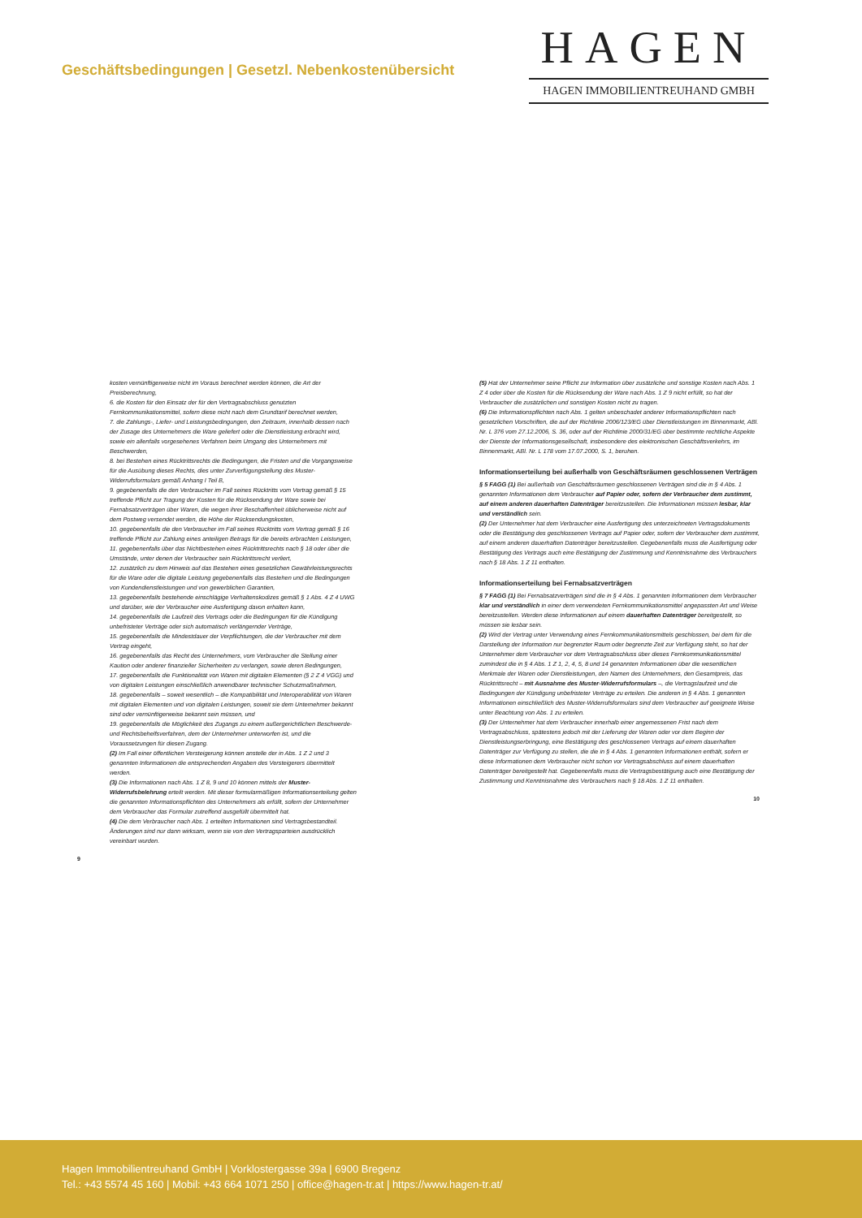Geschäftsbedingungen | Gesetzl. Nebenkostenübersicht
HAGEN
HAGEN IMMOBILIENTREUHAND GMBH
kosten vernünftigerweise nicht im Voraus berechnet werden können, die Art der Preisberechnung,
6. die Kosten für den Einsatz der für den Vertragsabschluss genutzten Fernkommunikationsmittel, sofern diese nicht nach dem Grundtarif berechnet werden,
7. die Zahlungs-, Liefer- und Leistungsbedingungen, den Zeitraum, innerhalb dessen nach der Zusage des Unternehmers die Ware geliefert oder die Dienstleistung erbracht wird, sowie ein allenfalls vorgesehenes Verfahren beim Umgang des Unternehmers mit Beschwerden,
8. bei Bestehen eines Rücktrittsrechts die Bedingungen, die Fristen und die Vorgangsweise für die Ausübung dieses Rechts, dies unter Zurverfügungstellung des Muster-Widerrufsformulars gemäß Anhang I Teil B,
9. gegebenenfalls die den Verbraucher im Fall seines Rücktritts vom Vertrag gemäß § 15 treffende Pflicht zur Tragung der Kosten für die Rücksendung der Ware sowie bei Fernabsatzverträgen über Waren, die wegen ihrer Beschaffenheit üblicherweise nicht auf dem Postweg versendet werden, die Höhe der Rücksendungskosten,
10. gegebenenfalls die den Verbraucher im Fall seines Rücktritts vom Vertrag gemäß § 16 treffende Pflicht zur Zahlung eines anteiligen Betrags für die bereits erbrachten Leistungen,
11. gegebenenfalls über das Nichtbestehen eines Rücktrittsrechts nach § 18 oder über die Umstände, unter denen der Verbraucher sein Rücktrittsrecht verliert,
12. zusätzlich zu dem Hinweis auf das Bestehen eines gesetzlichen Gewährleistungsrechts für die Ware oder die digitale Leistung gegebenenfalls das Bestehen und die Bedingungen von Kundendienstleistungen und von gewerblichen Garantien,
13. gegebenenfalls bestehende einschlägige Verhaltenskodizes gemäß § 1 Abs. 4 Z 4 UWG und darüber, wie der Verbraucher eine Ausfertigung davon erhalten kann,
14. gegebenenfalls die Laufzeit des Vertrags oder die Bedingungen für die Kündigung unbefristeter Verträge oder sich automatisch verlängernder Verträge,
15. gegebenenfalls die Mindestdauer der Verpflichtungen, die der Verbraucher mit dem Vertrag eingeht,
16. gegebenenfalls das Recht des Unternehmers, vom Verbraucher die Stellung einer Kaution oder anderer finanzieller Sicherheiten zu verlangen, sowie deren Bedingungen,
17. gegebenenfalls die Funktionalität von Waren mit digitalen Elementen (§ 2 Z 4 VGG) und von digitalen Leistungen einschließlich anwendbarer technischer Schutzmaßnahmen,
18. gegebenenfalls – soweit wesentlich – die Kompatibilität und Interoperabilität von Waren mit digitalen Elementen und von digitalen Leistungen, soweit sie dem Unternehmer bekannt sind oder vernünftigerweise bekannt sein müssen, und
19. gegebenenfalls die Möglichkeit des Zugangs zu einem außergerichtlichen Beschwerde- und Rechtsbehelfsverfahren, dem der Unternehmer unterworfen ist, und die Voraussetzungen für diesen Zugang.
(2) Im Fall einer öffentlichen Versteigerung können anstelle der in Abs. 1 Z 2 und 3 genannten Informationen die entsprechenden Angaben des Versteigerers übermittelt werden.
(3) Die Informationen nach Abs. 1 Z 8, 9 und 10 können mittels der Muster-Widerrufsbelehrung erteilt werden. Mit dieser formularmäßigen Informationserteilung gelten die genannten Informationspflichten des Unternehmers als erfüllt, sofern der Unternehmer dem Verbraucher das Formular zutreffend ausgefüllt übermittelt hat.
(4) Die dem Verbraucher nach Abs. 1 erteilten Informationen sind Vertragsbestandteil. Änderungen sind nur dann wirksam, wenn sie von den Vertragsparteien ausdrücklich vereinbart wurden.
9
(5) Hat der Unternehmer seine Pflicht zur Information über zusätzliche und sonstige Kosten nach Abs. 1 Z 4 oder über die Kosten für die Rücksendung der Ware nach Abs. 1 Z 9 nicht erfüllt, so hat der Verbraucher die zusätzlichen und sonstigen Kosten nicht zu tragen.
(6) Die Informationspflichten nach Abs. 1 gelten unbeschadet anderer Informationspflichten nach gesetzlichen Vorschriften, die auf der Richtlinie 2006/123/EG über Dienstleistungen im Binnenmarkt, ABl. Nr. L 376 vom 27.12.2006, S. 36, oder auf der Richtlinie 2000/31/EG über bestimmte rechtliche Aspekte der Dienste der Informationsgesellschaft, insbesondere des elektronischen Geschäftsverkehrs, im Binnenmarkt, ABl. Nr. L 178 vom 17.07.2000, S. 1, beruhen.
Informationserteilung bei außerhalb von Geschäftsräumen geschlossenen Verträgen
§ 5 FAGG (1) Bei außerhalb von Geschäftsräumen geschlossenen Verträgen sind die in § 4 Abs. 1 genannten Informationen dem Verbraucher auf Papier oder, sofern der Verbraucher dem zustimmt, auf einem anderen dauerhaften Datenträger bereitzustellen. Die Informationen müssen lesbar, klar und verständlich sein.
(2) Der Unternehmer hat dem Verbraucher eine Ausfertigung des unterzeichneten Vertragsdokuments oder die Bestätigung des geschlossenen Vertrags auf Papier oder, sofern der Verbraucher dem zustimmt, auf einem anderen dauerhaften Datenträger bereitzustellen. Gegebenenfalls muss die Ausfertigung oder Bestätigung des Vertrags auch eine Bestätigung der Zustimmung und Kenntnisnahme des Verbrauchers nach § 18 Abs. 1 Z 11 enthalten.
Informationserteilung bei Fernabsatzverträgen
§ 7 FAGG (1) Bei Fernabsatzverträgen sind die in § 4 Abs. 1 genannten Informationen dem Verbraucher klar und verständlich in einer dem verwendeten Fernkommunikationsmittel angepassten Art und Weise bereitzustellen. Werden diese Informationen auf einem dauerhaften Datenträger bereitgestellt, so müssen sie lesbar sein.
(2) Wird der Vertrag unter Verwendung eines Fernkommunikationsmittels geschlossen, bei dem für die Darstellung der Information nur begrenzter Raum oder begrenzte Zeit zur Verfügung steht, so hat der Unternehmer dem Verbraucher vor dem Vertragsabschluss über dieses Fernkommunikationsmittel zumindest die in § 4 Abs. 1 Z 1, 2, 4, 5, 8 und 14 genannten Informationen über die wesentlichen Merkmale der Waren oder Dienstleistungen, den Namen des Unternehmers, den Gesamtpreis, das Rücktrittsrecht – mit Ausnahme des Muster-Widerrufsformulars –, die Vertragslaufzeit und die Bedingungen der Kündigung unbefristeter Verträge zu erteilen. Die anderen in § 4 Abs. 1 genannten Informationen einschließlich des Muster-Widerrufsformulars sind dem Verbraucher auf geeignete Weise unter Beachtung von Abs. 1 zu erteilen.
(3) Der Unternehmer hat dem Verbraucher innerhalb einer angemessenen Frist nach dem Vertragsabschluss, spätestens jedoch mit der Lieferung der Waren oder vor dem Beginn der Dienstleistungserbringung, eine Bestätigung des geschlossenen Vertrags auf einem dauerhaften Datenträger zur Verfügung zu stellen, die die in § 4 Abs. 1 genannten Informationen enthält, sofern er diese Informationen dem Verbraucher nicht schon vor Vertragsabschluss auf einem dauerhaften Datenträger bereitgestellt hat. Gegebenenfalls muss die Vertragsbestätigung auch eine Bestätigung der Zustimmung und Kenntnisnahme des Verbrauchers nach § 18 Abs. 1 Z 11 enthalten.
10
Hagen Immobilientreuhand GmbH | Vorklostergasse 39a | 6900 Bregenz
Tel.: +43 5574 45 160 | Mobil: +43 664 1071 250 | office@hagen-tr.at | https://www.hagen-tr.at/